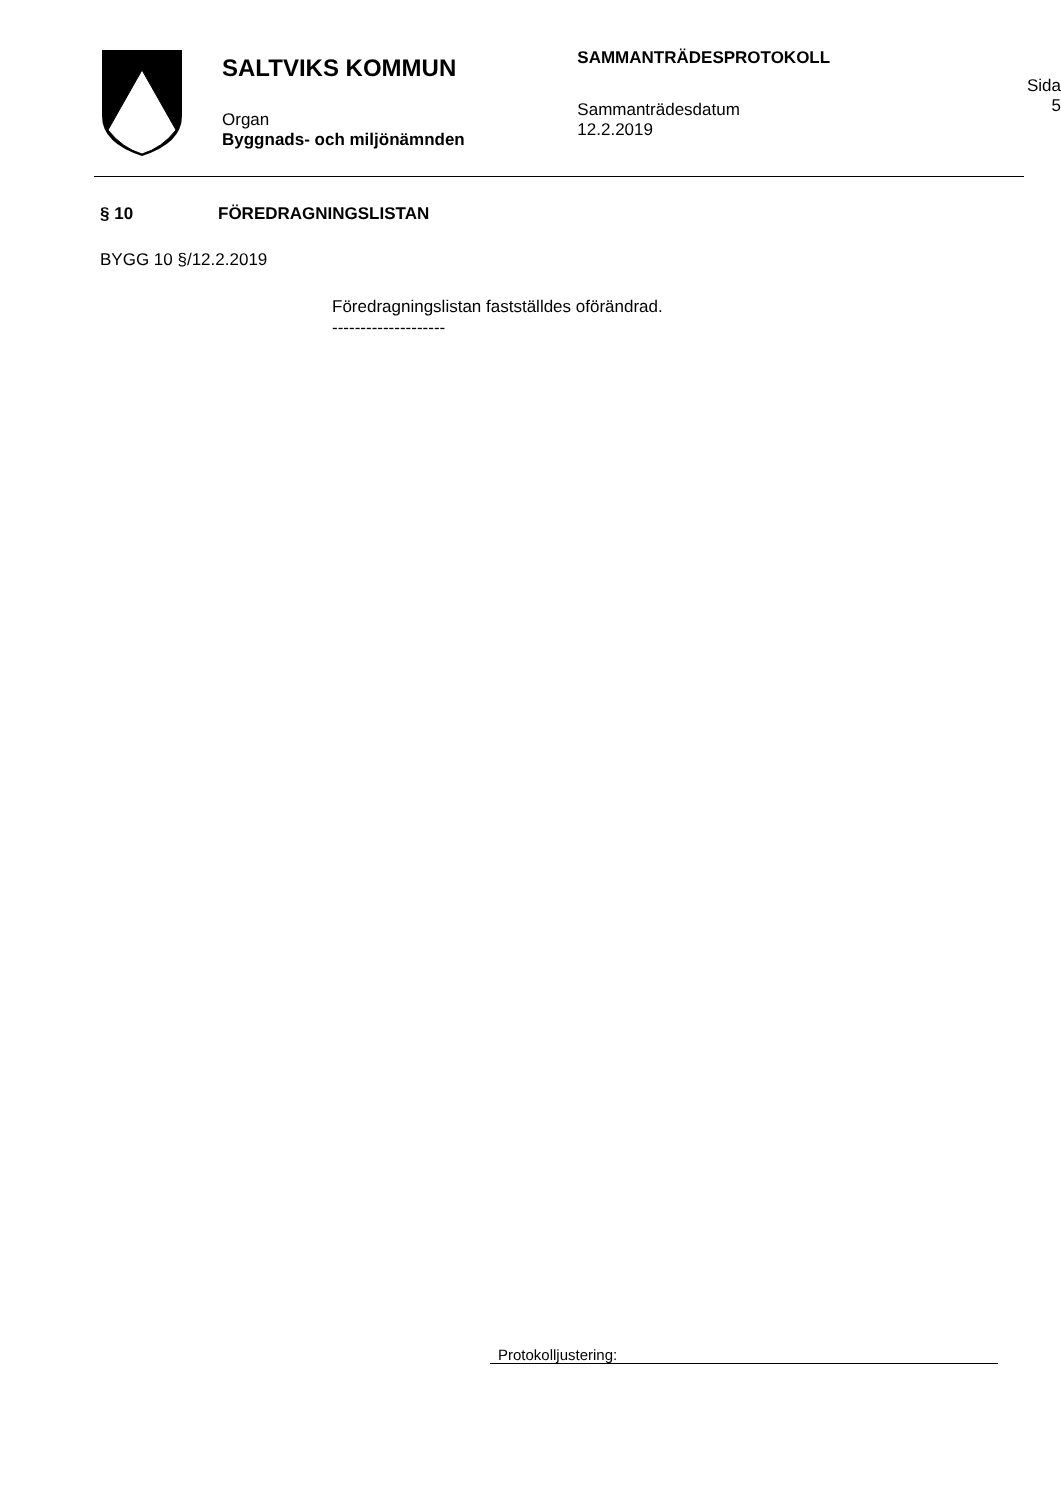SALTVIKS KOMMUN
Organ
Byggnads- och miljönämnden
SAMMANTRÄDESPROTOKOLL
Sammanträdesdatum
12.2.2019
Sida
5
§ 10 FÖREDRAGNINGSLISTAN
BYGG 10 §/12.2.2019
Föredragningslistan fastställdes oförändrad.
--------------------
Protokolljustering: